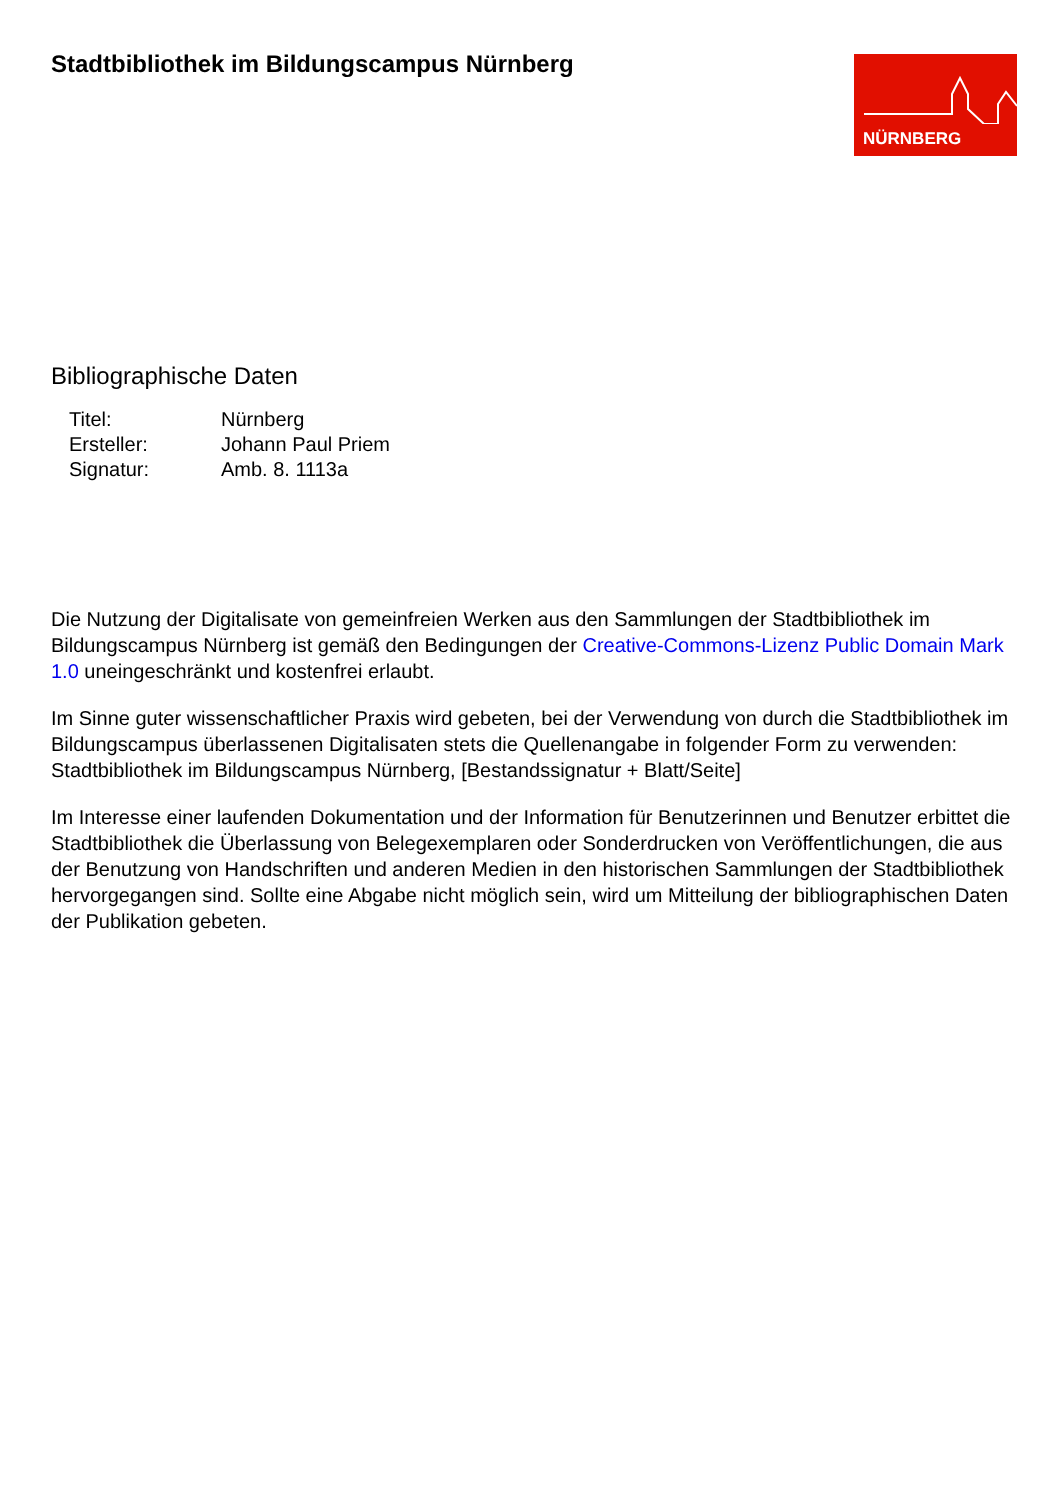Stadtbibliothek im Bildungscampus Nürnberg
NÜRNBERG
Bibliographische Daten
| Titel: | Nürnberg |
| Ersteller: | Johann Paul Priem |
| Signatur: | Amb. 8. 1113a |
Die Nutzung der Digitalisate von gemeinfreien Werken aus den Sammlungen der Stadtbibliothek im Bildungscampus Nürnberg ist gemäß den Bedingungen der Creative-Commons-Lizenz Public Domain Mark 1.0 uneingeschränkt und kostenfrei erlaubt.
Im Sinne guter wissenschaftlicher Praxis wird gebeten, bei der Verwendung von durch die Stadtbibliothek im Bildungscampus überlassenen Digitalisaten stets die Quellenangabe in folgender Form zu verwenden: Stadtbibliothek im Bildungscampus Nürnberg, [Bestandssignatur + Blatt/Seite]
Im Interesse einer laufenden Dokumentation und der Information für Benutzerinnen und Benutzer erbittet die Stadtbibliothek die Überlassung von Belegexemplaren oder Sonderdrucken von Veröffentlichungen, die aus der Benutzung von Handschriften und anderen Medien in den historischen Sammlungen der Stadtbibliothek hervorgegangen sind. Sollte eine Abgabe nicht möglich sein, wird um Mitteilung der bibliographischen Daten der Publikation gebeten.